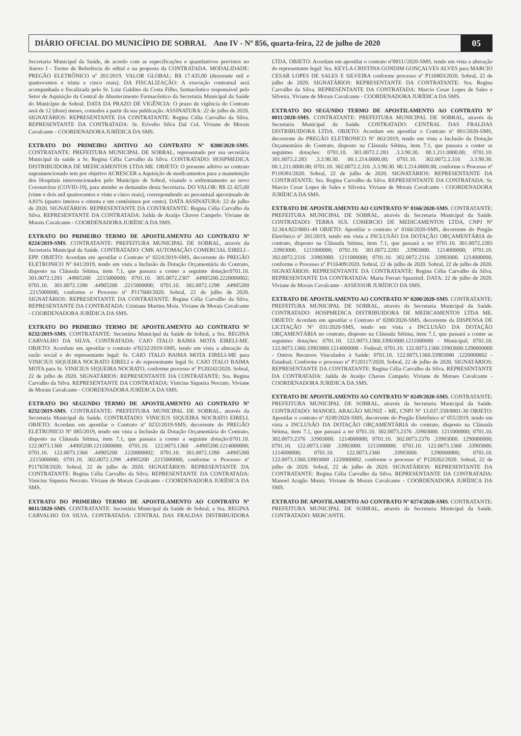DIÁRIO OFICIAL DO MUNICÍPIO DE SOBRAL Ano IV - Nº 856, quarta-feira, 22 de julho de 2020
05
Secretaria Municipal da Saúde, de acordo com as especificações e quantitativos previstos no Anexo I - Termo de Referência do edital e na proposta da CONTRATADA. MODALIDADE: PREGÃO ELETRÔNICO nº 201/2019. VALOR GLOBAL: R$ 17.435,00 (dezessete mil e quatrocentos e trinta e cinco reais). DA FISCALIZAÇÃO: A execução contratual será acompanhada e fiscalizada pelo Sr. Luiz Galdino da Costa Filho, farmacêutico responsável pelo Setor de Aquisição da Central de Abastecimento Farmacêutico da Secretaria Municipal da Saúde do Município de Sobral. DATA DA PRAZO DE VIGÊNCIA: O prazo de vigência do Contrato será de 12 (doze) meses, contados a partir da sua publicação. ASSINATURA: 22 de julho de 2020. SIGNATÁRIOS: REPRESENTANTE DA CONTRATANTE: Regina Célia Carvalho da Silva. REPRESENTANTE DA CONTRATADA: Sr. Erivelto Silva Dal Col. Viviane de Morais Cavalcante - COORDENADORA JURÍDICA DA SMS.
EXTRATO DO PRIMEIRO ADITIVO AO CONTRATO Nº 0200/2020-SMS. CONTRATANTE: PREFEITURA MUNICIPAL DE SOBRAL, representado por sua secretária Municipal da saúde a Sr. Regina Célia Carvalho da Silva. CONTRATADO: HOSPMEDICA DISTRIBUIDORA DE MEDICAMENTOS LTDA ME. OBJETO: O presente aditivo ao contrato supramencionado tem por objetivo ACRESCER a Aquisição de medicamentos para a manutenção dos Hospitais intervencionados pelo Município de Sobral, visando o enfrentamento ao novo Coronavírus (COVID-19), para atender as demandas desta Secretaria. DO VALOR: R$ 22.425,00 (vinte e dois mil quatrocentos e vinte e cinco reais), correspondendo ao percentual aproximado de 4,81% (quatro inteiros e oitenta e um centésimos por cento). DATA ASSINATURA: 22 de julho de 2020. SIGNATÁRIOS: REPRESENTANTE DA CONTRATANTE: Regina Célia Carvalho da Silva. REPRESENTANTE DA CONTRATADA: Jailda de Araújo Chaves Campelo. Viviane de Morais Cavalcante - COORDENADORA JURÍDICA DA SMS.
EXTRATO DO PRIMEIRO TERMO DE APOSTILAMENTO AO CONTRATO Nº 0224/2019-SMS. CONTRATANTE: PREFEITURA MUNICIPAL DE SOBRAL, através da Secretaria Municipal da Saúde. CONTRATADO: CMK AUTOMAÇÃO COMERCIAL EIRELI - EPP. OBJETO: Acordam em apostilar o Contrato nº 0224/2019-SMS, decorrente do PREGÃO ELETRONICO Nº 041/2019, tendo em vista a Inclusão da Dotação Orçamentária do Contrato, disposto na Cláusula Sétima, item 7.1, que passara a conter a seguinte dotação:0701.10. 301.0072.1283 .44905200 .2215000000; 0701.10. 305.0072.2307 .44905200.2220000002; 0701.10. 301.0072.1280 .44905200 .2215000000; 0701.10. 302.0072.1298 .44905200 .2215000000, conforme o Processo nº P117660/2020. Sobral, 22 de julho de 2020. SIGNATÁRIOS: REPRESENTANTE DA CONTRATANTE: Regina Célia Carvalho da Silva. REPRESENTANTE DA CONTRATADA: Cristiane Martins Moia. Viviane de Morais Cavalcante - COORDENADORA JURÍDICA DA SMS.
EXTRATO DO PRIMEIRO TERMO DE APOSTILAMENTO AO CONTRATO Nº 0232/2019-SMS. CONTRATANTE: Secretária Municipal da Saúde de Sobral, a Sra. REGINA CARVALHO DA SILVA. CONTRATADA: CAIO ITALO BAIMA MOTA EIRELI-ME. OBJETO: Acordam em apostilar o contrato nº0232/2019-SMS, tendo em vista a alteração da razão social e do representante legal: Sr. CAIO ITALO BAIMA MOTA EIRELI-ME para VINICIUS SIQUEIRA NOCRATO EIRELI e do representante legal Sr. CAIO ITALO BAIMA MOTA para Sr. VINICIUS SIQUEIRA NOCRATO, conforme processo nº P120242/2020. Sobral, 22 de julho de 2020. SIGNATÁRIOS: REPRESENTANTE DA CONTRATANTE: Sra. Regina Carvalho da Silva. REPRESENTANTE DA CONTRATADA: Vinicius Siqueira Nocrato. Viviane de Morais Cavalcante - COORDENADORA JURÍDICA DA SMS.
EXTRATO DO SEGUNDO TERMO DE APOSTILAMENTO AO CONTRATO Nº 0232/2019-SMS. CONTRATANTE: PREFEITURA MUNICIPAL DE SOBRAL, através da Secretaria Municipal da Saúde. CONTRATADO: VINICIUS SIQUEIRA NOCRATO EIRELI. OBJETO: Acordam em apostilar o Contrato nº 0232/2019-SMS, decorrente do PREGÃO ELETRONICO Nº 085/2019, tendo em vista a Inclusão da Dotação Orçamentária do Contrato, disposto na Cláusula Sétima, item 7.1, que passara a conter a seguinte dotação:0701.10. 122.0073.1360 .44905200.1211000000; 0701.10. 122.0073.1360 .44905200.1214000000; 0701.10. 122.0073.1360 .44905200 .1220000002; 0701.10. 301.0072.1280 .44905200 .2215000000; 0701.10. 302.0072.1298 .44905200 .2215000000, conforme o Processo nº P117658/2020. Sobral, 22 de julho de 2020. SIGNATÁRIOS: REPRESENTANTE DA CONTRATANTE: Regina Célia Carvalho da Silva. REPRESENTANTE DA CONTRATADA: Vinicius Siqueira Nocrato. Viviane de Morais Cavalcante - COORDENADORA JURÍDICA DA SMS.
EXTRATO DO PRIMEIRO TERMO DE APOSTILAMENTO AO CONTRATO Nº 0011/2020-SMS. CONTRATANTE: Secretária Municipal da Saúde de Sobral, a Sra. REGINA CARVALHO DA SILVA. CONTRATADA: CENTRAL DAS FRALDAS DISTRIBUIDORA LTDA. OBJETO: Acordam em apostilar o contrato nº0011//2020-SMS, tendo em vista a alteração do representante legal: Sra. KEYLA CRISTINA GONDIM GONÇALVES ALVES para MARCIO CESAR LOPES DE SALES E SILVEIRA conforme processo nº P116803/2020. Sobral, 22 de julho de 2020. SIGNATÁRIOS: REPRESENTANTE DA CONTRATANTE: Sra. Regina Carvalho da Silva. REPRESENTANTE DA CONTRATADA: Marcio Cesar Lopes de Sales e Silveira. Viviane de Morais Cavalcante - COORDENADORA JURÍDICA DA SMS.
EXTRATO DO SEGUNDO TERMO DE APOSTILAMENTO AO CONTRATO Nº 0011/2020-SMS. CONTRATANTE: PREFEITURA MUNICIPAL DE SOBRAL, através da Secretaria Municipal da Saúde. CONTRATADO: CENTRAL DAS FRALDAS DISTRIBUIDORA LTDA. OBJETO: Acordam em apostilar o Contrato nº 001/2020-SMS, decorrente do PREGÃO ELETRONICO Nº 063/2019, tendo em vista a Inclusão da Dotação Orçamentária do Contrato, disposto na Cláusula Sétima, item 7.1, que passara a conter as seguintes dotações: 0701.10. 301.0072.2.283 .3.3.90.30. 00.1.211.0000.00; 0701.10. 301.0072.2.283 .3.3.90.30. 00.1.214.0000.00; 0701.10. 302.0072.2.316 .3.3.90.30. 00.1.211.0000.00; 0701.10. 302.0072.2.316 .3.3.90.30. 00.1.214.0000.00, conforme o Processo nº P118381/2020. Sobral, 22 de julho de 2020. SIGNATÁRIOS: REPRESENTANTE DA CONTRATANTE: Sra. Regina Carvalho da Silva. REPRESENTANTE DA CONTRATADA: Sr. Marcio Cesar Lopes de Sales e Silveira. Viviane de Morais Cavalcante - COORDENADORA JURÍDICA DA SMS.
EXTRATO DE APOSTILAMENTO AO CONTRATO Nº 0166/2020-SMS. CONTRATANTE: PREFEITURA MUNICIPAL DE SOBRAL, através da Secretaria Municipal da Saúde. CONTRATADO: TERRA SUL COMERCIO DE MEDICAMENTOS LTDA, CNPJ Nº 32.364.822/0001-48 OBJETO: Apostilar o contrato nº 0166/2020-SMS, decorrente do Pregão Eletrônico nº 201/2019, tendo em vista a INCLUSÃO DA DOTAÇÃO ORÇAMENTÁRIA do contrato, disposto na Cláusula Sétima, item 7.1, que passará a ter 0701.10. 301.0072.2283 .33903000. 1211000000; 0701.10. 301.0072.2283 .33903000. 1214000000; 0701.10. 302.0072.2316 .33903000. 1211000000; 0701.10. 302.0072.2316 .33903000. 1214000000, conforme o Processo nº P116409/2020. Sobral, 22 de julho de 2020. Sobral, 22 de julho de 2020. SIGNATÁRIOS: REPRESENTANTE DA CONTRATANTE: Regina Célia Carvalho da Silva. REPRESENTANTE DA CONTRATADA: Maria Ferrari Spazzinil. DATA: 22 de julho de 2020. Viviane de Morais Cavalcante - ASSESSOR JURÍDICO DA SMS.
EXTRATO DE APOSTILAMENTO AO CONTRATO Nº 0200/2020-SMS. CONTRATANTE: PREFEITURA MUNICIPAL DE SOBRAL, através da Secretaria Municipal da Saúde. CONTRATADO: HOSPMEDICA DISTRIBUIDORA DE MEDICAMENTOS LTDA ME. OBJETO: Acordam em apostilar o Contrato nº 0200/2020-SMS, decorrente da DISPENSA DE LICITAÇÃO Nº 031/2020-SMS, tendo em vista a INCLUSÃO DA DOTAÇÃO ORÇAMENTÁRIA no contrato, disposto na Cláusula Sétima, item 7.1, que passará a conter as seguintes dotações: 0701.10. 122.0073.1360.33903000.1211000000 - Municipal; 0701.10. 122.0073.1360.33903000.1214000000 - Federal; 0701.10. 122.0073.1360.33903000.1290000000 - Outros Recursos Vinculados à Saúde: 0701.10. 122.0073.1360.33903000 .1220000002 - Estadual; Conforme o processo nº P120117/2020. Sobral, 22 de julho de 2020. SIGNATÁRIOS: REPRESENTANTE DA CONTRATANTE: Regina Célia Carvalho da Silva. REPRESENTANTE DA CONTRATADA: Jailda de Araújo Chaves Campelo. Viviane de Moraes Cavalcante - COORDENADORA JURIDICA DA SMS.
EXTRATO DE APOSTILAMENTO AO CONTRATO Nº 0249/2020-SMS. CONTRATANTE: PREFEITURA MUNICIPAL DE SOBRAL, através da Secretaria Municipal da Saúde. CONTRATADO: MANOEL ARAGÃO MUNIZ - ME, CNPJ Nº 13.037.358/0001-30 OBJETO: Apostilar o contrato nº 0249/2020-SMS, decorrente do Pregão Eletrônico nº 055/2019, tendo em vista a INCLUSÃO DA DOTAÇÃO ORÇAMENTÁRIA do contrato, disposto na Cláusula Sétima, item 7.1, que passará a ter 0701.10. 302.0073.2376 .33903000. 1211000000; 0701.10. 302.0073.2376 .33903000. 1214000000; 0701.10. 302.0073.2376 .33903000. 1290000000; 0701.10. 122.0073.1360 .33903000. 1211000000; 0701.10. 122.0073.1360 .33903000. 1214000000; 0701.10. 122.0073.1360 .33903000. 1290000000; 0701.10. 122.0073.1360.33903000 .1220000002. conforme o processo nº P120262/2020. Sobral, 22 de julho de 2020. Sobral, 22 de julho de 2020. SIGNATÁRIOS: REPRESENTANTE DA CONTRATANTE: Regina Célia Carvalho da Silva. REPRESENTANTE DA CONTRATADA: Manoel Aragão Muniz. Viviane de Morais Cavalcante - COORDENADORA JURÍDICA DA SMS.
EXTRATO DE APOSTILAMENTO AO CONTRATO Nº 0274/2020-SMS. CONTRATANTE: PREFEITURA MUNICIPAL DE SOBRAL, através da Secretaria Municipal da Saúde. CONTRATADO: MERCANTIL